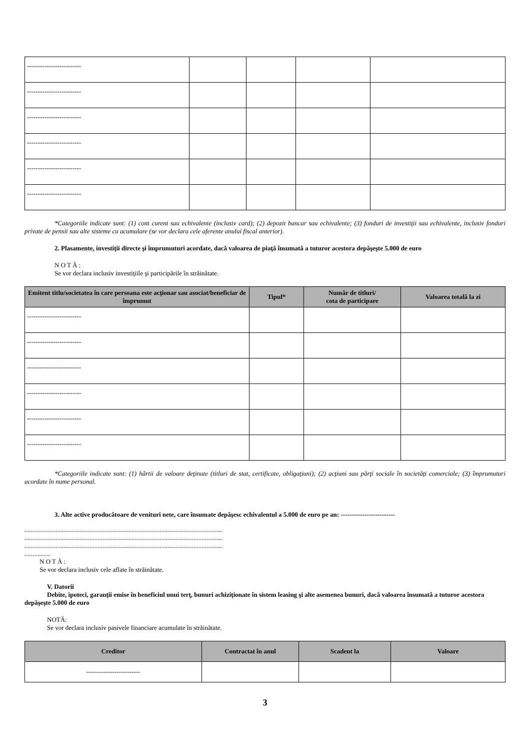| ------------------------- | | | | |
| ------------------------- | | | | |
| ------------------------- | | | | |
| ------------------------- | | | | |
| ------------------------- | | | | |
| ------------------------- | | | | |
*Categoriile indicate sunt: (1) cont curent sau echivalente (inclusiv card); (2) depozit bancar sau echivalente; (3) fonduri de investiţii sau echivalente, inclusiv fonduri private de pensii sau alte sisteme cu acumulare (se vor declara cele aferente anului fiscal anterior).
2. Plasamente, investiţii directe şi împrumuturi acordate, dacă valoarea de piaţă însumată a tuturor acestora depăşeşte 5.000 de euro
N O T Ă :
Se vor declara inclusiv investiţiile şi participările în străinătate.
| Emitent titlu/societatea în care persoana este acţionar sau asociat/beneficiar de împrumut | Tipul* | Număr de titluri/ cota de participare | Valoarea totală la zi |
| --- | --- | --- | --- |
| ------------------------- | | | |
| ------------------------- | | | |
| ------------------------- | | | |
| ------------------------- | | | |
| ------------------------- | | | |
| ------------------------- | | | |
*Categoriile indicate sunt: (1) hârtii de valoare deţinute (titluri de stat, certificate, obligaţiuni); (2) acţiuni sau părţi sociale în societăţi comerciale; (3) împrumuturi acordate în nume personal.
3. Alte active producătoare de venituri nete, care însumate depăşesc echivalentul a 5.000 de euro pe an: -------------------------
..........................................................................................................................
..........................................................................................................................
..........................................................................................................................
................
N O T Ă :
Se vor declara inclusiv cele aflate în străinătate.
V. Datorii
Debite, ipoteci, garanţii emise în beneficiul unui terţ, bunuri achiziţionate în sistem leasing şi alte asemenea bunuri, dacă valoarea însumată a tuturor acestora depăşeşte 5.000 de euro
NOTĂ:
Se vor declara inclusiv pasivele financiare acumulate în străinătate.
| Creditor | Contractat în anul | Scadent la | Valoare |
| --- | --- | --- | --- |
| ------------------------- | | | |
3